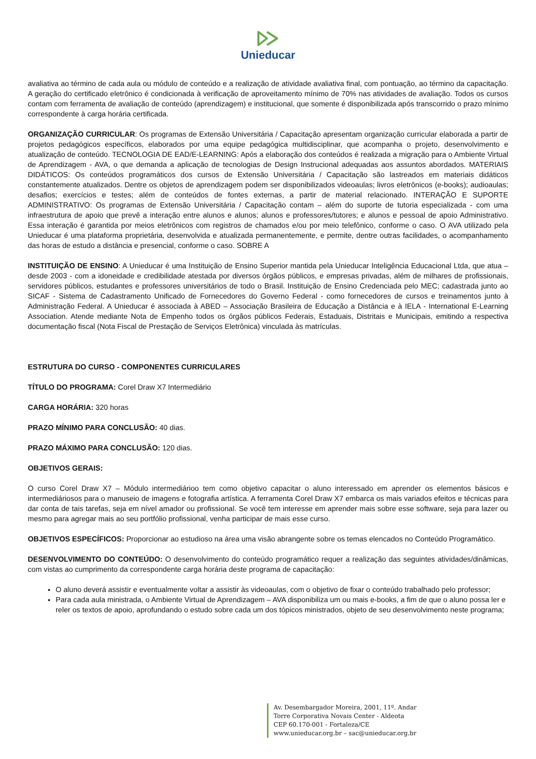Unieducar
avaliativa ao término de cada aula ou módulo de conteúdo e a realização de atividade avaliativa final, com pontuação, ao término da capacitação. A geração do certificado eletrônico é condicionada à verificação de aproveitamento mínimo de 70% nas atividades de avaliação. Todos os cursos contam com ferramenta de avaliação de conteúdo (aprendizagem) e institucional, que somente é disponibilizada após transcorrido o prazo mínimo correspondente à carga horária certificada.
ORGANIZAÇÃO CURRICULAR: Os programas de Extensão Universitária / Capacitação apresentam organização curricular elaborada a partir de projetos pedagógicos específicos, elaborados por uma equipe pedagógica multidisciplinar, que acompanha o projeto, desenvolvimento e atualização de conteúdo. TECNOLOGIA DE EAD/E-LEARNING: Após a elaboração dos conteúdos é realizada a migração para o Ambiente Virtual de Aprendizagem - AVA, o que demanda a aplicação de tecnologias de Design Instrucional adequadas aos assuntos abordados. MATERIAIS DIDÁTICOS: Os conteúdos programáticos dos cursos de Extensão Universitária / Capacitação são lastreados em materiais didáticos constantemente atualizados. Dentre os objetos de aprendizagem podem ser disponibilizados videoaulas; livros eletrônicos (e-books); audioaulas; desafios; exercícios e testes; além de conteúdos de fontes externas, a partir de material relacionado. INTERAÇÃO E SUPORTE ADMINISTRATIVO: Os programas de Extensão Universitária / Capacitação contam – além do suporte de tutoria especializada - com uma infraestrutura de apoio que prevê a interação entre alunos e alunos; alunos e professores/tutores; e alunos e pessoal de apoio Administrativo. Essa interação é garantida por meios eletrônicos com registros de chamados e/ou por meio telefônico, conforme o caso. O AVA utilizado pela Unieducar é uma plataforma proprietária, desenvolvida e atualizada permanentemente, e permite, dentre outras facilidades, o acompanhamento das horas de estudo a distância e presencial, conforme o caso. SOBRE A
INSTITUIÇÃO DE ENSINO: A Unieducar é uma Instituição de Ensino Superior mantida pela Unieducar Inteligência Educacional Ltda, que atua – desde 2003 - com a idoneidade e credibilidade atestada por diversos órgãos públicos, e empresas privadas, além de milhares de profissionais, servidores públicos, estudantes e professores universitários de todo o Brasil. Instituição de Ensino Credenciada pelo MEC; cadastrada junto ao SICAF - Sistema de Cadastramento Unificado de Fornecedores do Governo Federal - como fornecedores de cursos e treinamentos junto à Administração Federal. A Unieducar é associada à ABED – Associação Brasileira de Educação a Distância e à IELA - International E-Learning Association. Atende mediante Nota de Empenho todos os órgãos públicos Federais, Estaduais, Distritais e Municipais, emitindo a respectiva documentação fiscal (Nota Fiscal de Prestação de Serviços Eletrônica) vinculada às matrículas.
ESTRUTURA DO CURSO - COMPONENTES CURRICULARES
TÍTULO DO PROGRAMA: Corel Draw X7 Intermediário
CARGA HORÁRIA: 320 horas
PRAZO MÍNIMO PARA CONCLUSÃO: 40 dias.
PRAZO MÁXIMO PARA CONCLUSÃO: 120 dias.
OBJETIVOS GERAIS:
O curso Corel Draw X7 – Módulo intermediárioo tem como objetivo capacitar o aluno interessado em aprender os elementos básicos e intermediáriosos para o manuseio de imagens e fotografia artística. A ferramenta Corel Draw X7 embarca os mais variados efeitos e técnicas para dar conta de tais tarefas, seja em nível amador ou profissional. Se você tem interesse em aprender mais sobre esse software, seja para lazer ou mesmo para agregar mais ao seu portfólio profissional, venha participar de mais esse curso.
OBJETIVOS ESPECÍFICOS: Proporcionar ao estudioso na área uma visão abrangente sobre os temas elencados no Conteúdo Programático.
DESENVOLVIMENTO DO CONTEÚDO: O desenvolvimento do conteúdo programático requer a realização das seguintes atividades/dinâmicas, com vistas ao cumprimento da correspondente carga horária deste programa de capacitação:
O aluno deverá assistir e eventualmente voltar a assistir às videoaulas, com o objetivo de fixar o conteúdo trabalhado pelo professor;
Para cada aula ministrada, o Ambiente Virtual de Aprendizagem – AVA disponibiliza um ou mais e-books, a fim de que o aluno possa ler e reler os textos de apoio, aprofundando o estudo sobre cada um dos tópicos ministrados, objeto de seu desenvolvimento neste programa;
Av. Desembargador Moreira, 2001, 11º. Andar
Torre Corporativa Novais Center - Aldeota
CEP 60.170-001 - Fortaleza/CE
www.unieducar.org.br – sac@unieducar.org.br